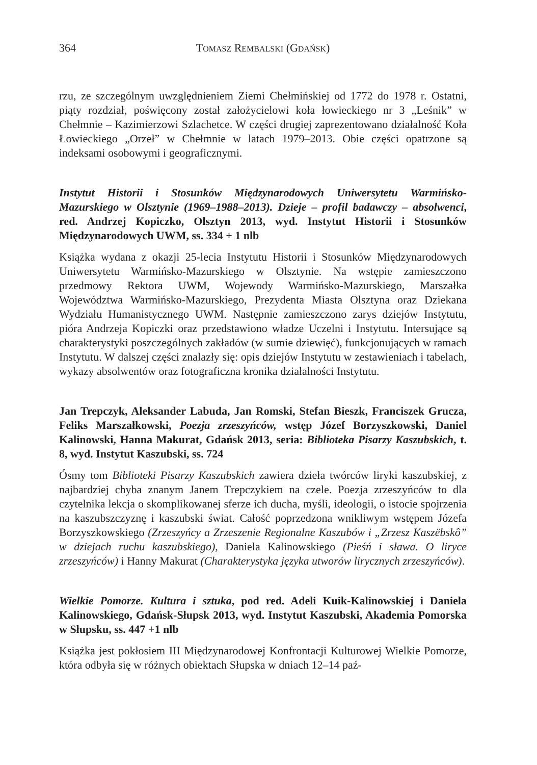364 TOMASZ REMBALSKI (GDAŃSK)
rzu, ze szczególnym uwzględnieniem Ziemi Chełmińskiej od 1772 do 1978 r. Ostatni, piąty rozdział, poświęcony został założycielowi koła łowieckiego nr 3 „Leśnik” w Chełmnie – Kazimierzowi Szlachetce. W części drugiej zaprezentowano działalność Koła Łowieckiego „Orzeł” w Chełmnie w latach 1979–2013. Obie części opatrzone są indeksami osobowymi i geograficznymi.
Instytut Historii i Stosunków Międzynarodowych Uniwersytetu Warmińsko-Mazurskiego w Olsztynie (1969–1988–2013). Dzieje – profil badawczy – absolwenci, red. Andrzej Kopiczko, Olsztyn 2013, wyd. Instytut Historii i Stosunków Międzynarodowych UWM, ss. 334 + 1 nlb
Książka wydana z okazji 25-lecia Instytutu Historii i Stosunków Międzynarodowych Uniwersytetu Warmińsko-Mazurskiego w Olsztynie. Na wstępie zamieszczono przedmowy Rektora UWM, Wojewody Warmińsko-Mazurskiego, Marszałka Województwa Warmińsko-Mazurskiego, Prezydenta Miasta Olsztyna oraz Dziekana Wydziału Humanistycznego UWM. Następnie zamieszczono zarys dziejów Instytutu, pióra Andrzeja Kopiczki oraz przedstawiono władze Uczelni i Instytutu. Intersujące są charakterystyki poszczególnych zakładów (w sumie dziewięć), funkcjonujących w ramach Instytutu. W dalszej części znalazły się: opis dziejów Instytutu w zestawieniach i tabelach, wykazy absolwentów oraz fotograficzna kronika działalności Instytutu.
Jan Trepczyk, Aleksander Labuda, Jan Romski, Stefan Bieszk, Franciszek Grucza, Feliks Marszałkowski, Poezja zrzeszyńców, wstęp Józef Borzyszkowski, Daniel Kalinowski, Hanna Makurat, Gdańsk 2013, seria: Biblioteka Pisarzy Kaszubskich, t. 8, wyd. Instytut Kaszubski, ss. 724
Ósmy tom Biblioteki Pisarzy Kaszubskich zawiera dzieła twórców liryki kaszubskiej, z najbardziej chyba znanym Janem Trepczykiem na czele. Poezja zrzeszyńców to dla czytelnika lekcja o skomplikowanej sferze ich ducha, myśli, ideologii, o istocie spojrzenia na kaszubszczyznę i kaszubski świat. Całość poprzedzona wnikliwym wstępem Józefa Borzyszkowskiego (Zrzeszyńcy a Zrzeszenie Regionalne Kaszubów i „Zrzesz Kaszëbskô” w dziejach ruchu kaszubskiego), Daniela Kalinowskiego (Pieśń i sława. O liryce zrzeszyńców) i Hanny Makurat (Charakterystyka języka utworów lirycznych zrzeszyńców).
Wielkie Pomorze. Kultura i sztuka, pod red. Adeli Kuik-Kalinowskiej i Daniela Kalinowskiego, Gdańsk-Słupsk 2013, wyd. Instytut Kaszubski, Akademia Pomorska w Słupsku, ss. 447 +1 nlb
Książka jest pokłosiem III Międzynarodowej Konfrontacji Kulturowej Wielkie Pomorze, która odbyła się w różnych obiektach Słupska w dniach 12–14 paź-